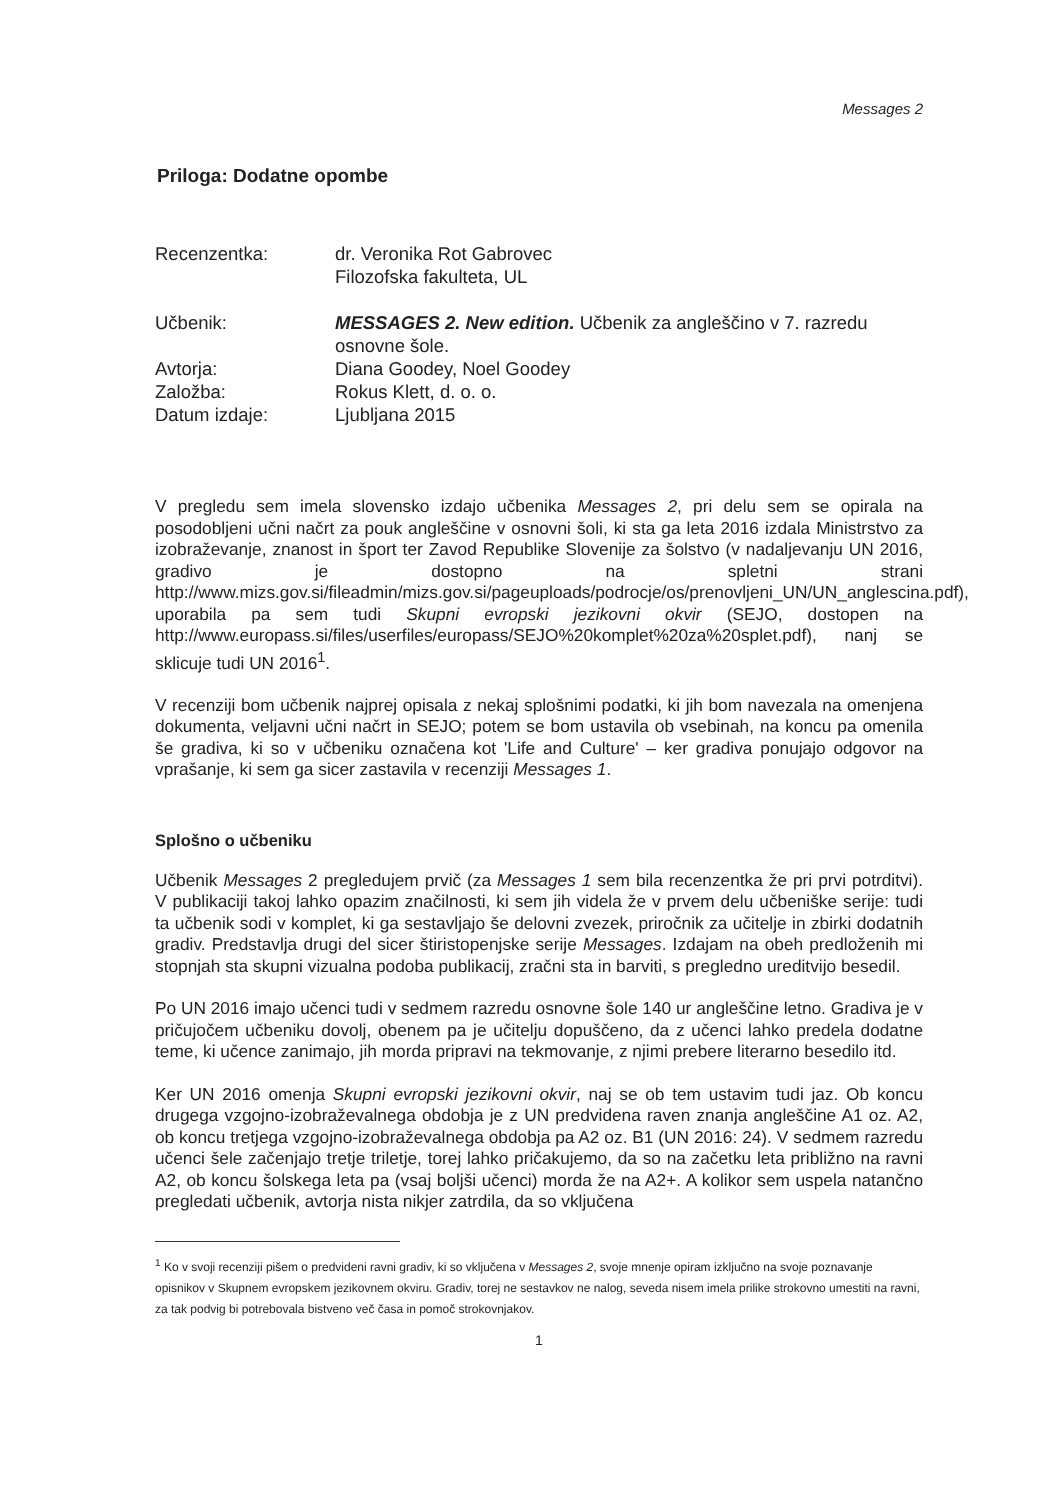Messages 2
Priloga: Dodatne opombe
| Recenzentka: | dr. Veronika Rot Gabrovec Filozofska fakulteta, UL |
| Učbenik: | MESSAGES 2. New edition. Učbenik za angleščino v 7. razredu osnovne šole. |
| Avtorja: | Diana Goodey, Noel Goodey |
| Založba: | Rokus Klett, d. o. o. |
| Datum izdaje: | Ljubljana 2015 |
V pregledu sem imela slovensko izdajo učbenika Messages 2, pri delu sem se opirala na posodobljeni učni načrt za pouk angleščine v osnovni šoli, ki sta ga leta 2016 izdala Ministrstvo za izobraževanje, znanost in šport ter Zavod Republike Slovenije za šolstvo (v nadaljevanju UN 2016, gradivo je dostopno na spletni strani http://www.mizs.gov.si/fileadmin/mizs.gov.si/pageuploads/podrocje/os/prenovljeni_UN/UN_anglescina.pdf), uporabila pa sem tudi Skupni evropski jezikovni okvir (SEJO, dostopen na http://www.europass.si/files/userfiles/europass/SEJO%20komplet%20za%20splet.pdf), nanj se sklicuje tudi UN 2016<sup>1</sup>.
V recenziji bom učbenik najprej opisala z nekaj splošnimi podatki, ki jih bom navezala na omenjena dokumenta, veljavni učni načrt in SEJO; potem se bom ustavila ob vsebinah, na koncu pa omenila še gradiva, ki so v učbeniku označena kot 'Life and Culture' – ker gradiva ponujajo odgovor na vprašanje, ki sem ga sicer zastavila v recenziji Messages 1.
Splošno o učbeniku
Učbenik Messages 2 pregledujem prvič (za Messages 1 sem bila recenzentka že pri prvi potrditvi). V publikaciji takoj lahko opazim značilnosti, ki sem jih videla že v prvem delu učbeniške serije: tudi ta učbenik sodi v komplet, ki ga sestavljajo še delovni zvezek, priročnik za učitelje in zbirki dodatnih gradiv. Predstavlja drugi del sicer štiristopenjske serije Messages. Izdajam na obeh predloženih mi stopnjah sta skupni vizualna podoba publikacij, zračni sta in barviti, s pregledno ureditvijo besedil.
Po UN 2016 imajo učenci tudi v sedmem razredu osnovne šole 140 ur angleščine letno. Gradiva je v pričujočem učbeniku dovolj, obenem pa je učitelju dopuščeno, da z učenci lahko predela dodatne teme, ki učence zanimajo, jih morda pripravi na tekmovanje, z njimi prebere literarno besedilo itd.
Ker UN 2016 omenja Skupni evropski jezikovni okvir, naj se ob tem ustavim tudi jaz. Ob koncu drugega vzgojno-izobraževalnega obdobja je z UN predvidena raven znanja angleščine A1 oz. A2, ob koncu tretjega vzgojno-izobraževalnega obdobja pa A2 oz. B1 (UN 2016: 24). V sedmem razredu učenci šele začenjajo tretje triletje, torej lahko pričakujemo, da so na začetku leta približno na ravni A2, ob koncu šolskega leta pa (vsaj boljši učenci) morda že na A2+. A kolikor sem uspela natančno pregledati učbenik, avtorja nista nikjer zatrdila, da so vključena
<sup>1</sup> Ko v svoji recenziji pišem o predvideni ravni gradiv, ki so vključena v Messages 2, svoje mnenje opiram izključno na svoje poznavanje opisnikov v Skupnem evropskem jezikovnem okviru. Gradiv, torej ne sestavkov ne nalog, seveda nisem imela prilike strokovno umestiti na ravni, za tak podvig bi potrebovala bistveno več časa in pomoč strokovnjakov.
1